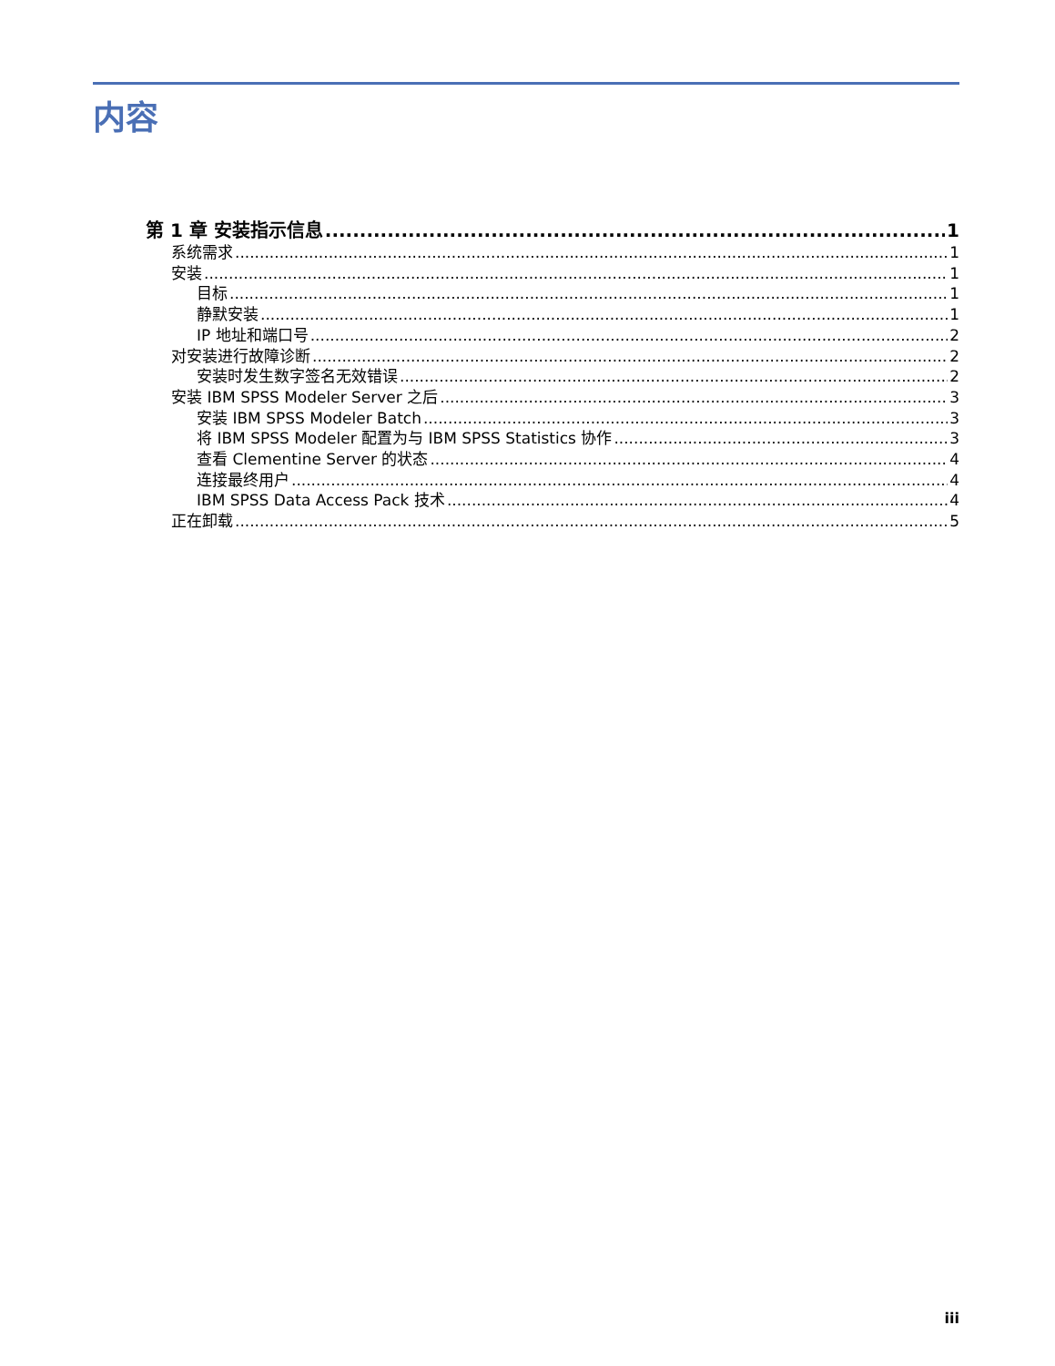内容
第 1 章 安装指示信息 1
系统需求 1
安装 1
目标 1
静默安装 1
IP 地址和端口号 2
对安装进行故障诊断 2
安装时发生数字签名无效错误 2
安装 IBM SPSS Modeler Server 之后 3
安装 IBM SPSS Modeler Batch 3
将 IBM SPSS Modeler 配置为与 IBM SPSS Statistics 协作 3
查看 Clementine Server 的状态 4
连接最终用户 4
IBM SPSS Data Access Pack 技术 4
正在卸载 5
iii